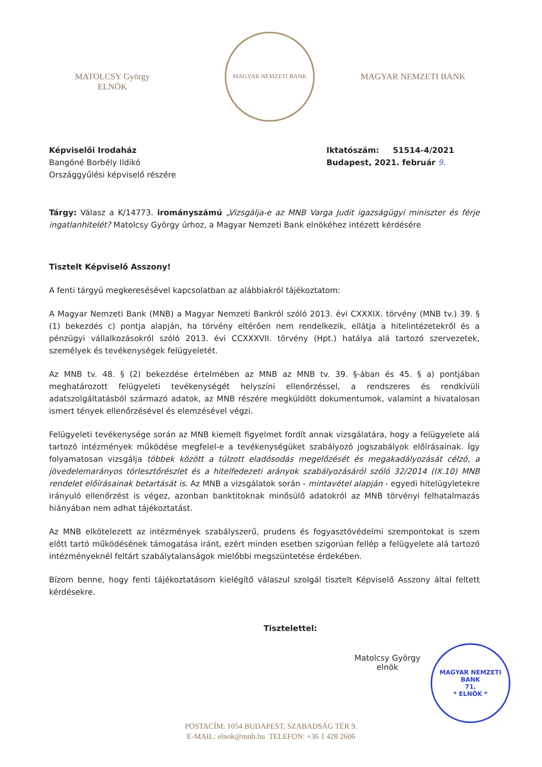MATOLCSY György
ELNÖK
MAGYAR NEMZETI BANK
MAGYAR NEMZETI BANK
Képviselői Irodaház
Bangóné Borbély Ildikó
Országgyűlési képviselő részére
Iktatószám: 51514-4/2021
Budapest, 2021. február 9.
Tárgy: Válasz a K/14773. irományszámú „Vizsgálja-e az MNB Varga Judit igazságügyi miniszter és férje ingatlanhitelét? Matolcsy György úrhoz, a Magyar Nemzeti Bank elnökéhez intézett kérdésére
Tisztelt Képviselő Asszony!
A fenti tárgyú megkeresésével kapcsolatban az alábbiakról tájékoztatom:
A Magyar Nemzeti Bank (MNB) a Magyar Nemzeti Bankról szóló 2013. évi CXXXIX. törvény (MNB tv.) 39. § (1) bekezdés c) pontja alapján, ha törvény eltérően nem rendelkezik, ellátja a hitelintézetekről és a pénzügyi vállalkozásokról szóló 2013. évi CCXXXVII. törvény (Hpt.) hatálya alá tartozó szervezetek, személyek és tevékenységek felügyeletét.
Az MNB tv. 48. § (2) bekezdése értelmében az MNB az MNB tv. 39. §-ában és 45. § a) pontjában meghatározott felügyeleti tevékenységét helyszíni ellenőrzéssel, a rendszeres és rendkívüli adatszolgáltatásból származó adatok, az MNB részére megküldött dokumentumok, valamint a hivatalosan ismert tények ellenőrzésével és elemzésével végzi.
Felügyeleti tevékenysége során az MNB kiemelt figyelmet fordít annak vizsgálatára, hogy a felügyelete alá tartozó intézmények működése megfelel-e a tevékenységüket szabályozó jogszabályok előírásainak. Így folyamatosan vizsgálja többek között a túlzott eladósodás megelőzését és megakadályozását célzó, a jövedelemarányos törlesztőrészlet és a hitelfedezeti arányok szabályozásáról szóló 32/2014 (IX.10) MNB rendelet előírásainak betartását is. Az MNB a vizsgálatok során - mintavétel alapján - egyedi hitelügyletekre irányuló ellenőrzést is végez, azonban banktitoknak minősülő adatokról az MNB törvényi felhatalmazás hiányában nem adhat tájékoztatást.
Az MNB elkötelezett az intézmények szabályszerű, prudens és fogyasztóvédelmi szempontokat is szem előtt tartó működésének támogatása iránt, ezért minden esetben szigorúan fellép a felügyelete alá tartozó intézményeknél feltárt szabálytalanságok mielőbbi megszüntetése érdekében.
Bízom benne, hogy fenti tájékoztatásom kielégítő válaszul szolgál tisztelt Képviselő Asszony által feltett kérdésekre.
Tisztelettel:
Matolcsy György
elnök
MAGYAR NEMZETI BANK
71.
* ELNÖK *
POSTACÍM: 1054 BUDAPEST, SZABADSÁG TÉR 9.
E-MAIL: elnok@mnb.hu TELEFON: +36 1 428 2606